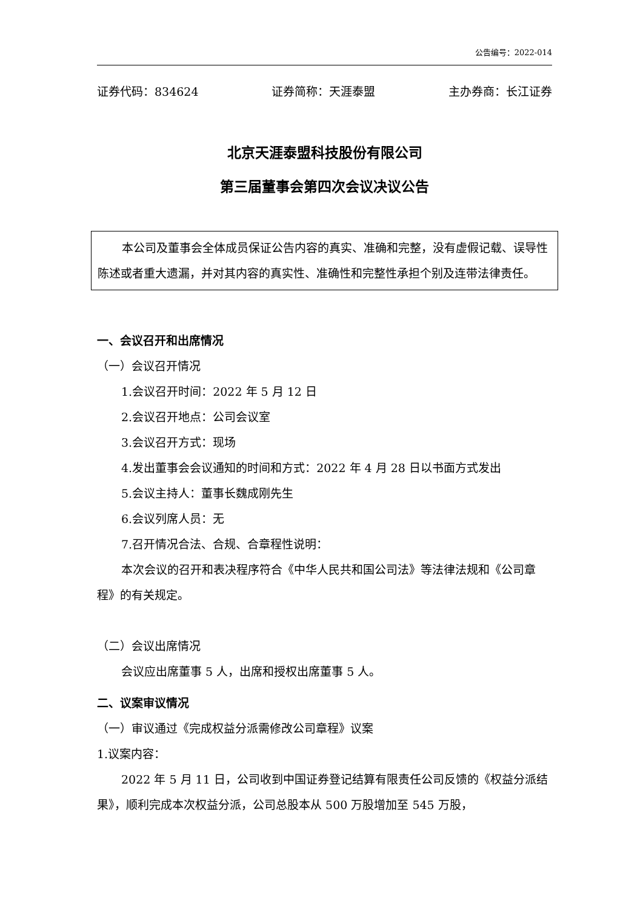公告编号：2022-014
证券代码：834624 证券简称：天涯泰盟 主办券商：长江证券
北京天涯泰盟科技股份有限公司
第三届董事会第四次会议决议公告
本公司及董事会全体成员保证公告内容的真实、准确和完整，没有虚假记载、误导性陈述或者重大遗漏，并对其内容的真实性、准确性和完整性承担个别及连带法律责任。
一、会议召开和出席情况
（一）会议召开情况
1.会议召开时间：2022 年 5 月 12 日
2.会议召开地点：公司会议室
3.会议召开方式：现场
4.发出董事会会议通知的时间和方式：2022 年 4 月 28 日以书面方式发出
5.会议主持人：董事长魏成刚先生
6.会议列席人员：无
7.召开情况合法、合规、合章程性说明：
本次会议的召开和表决程序符合《中华人民共和国公司法》等法律法规和《公司章程》的有关规定。
（二）会议出席情况
会议应出席董事 5 人，出席和授权出席董事 5 人。
二、议案审议情况
（一）审议通过《完成权益分派需修改公司章程》议案
1.议案内容：
2022 年 5 月 11 日，公司收到中国证券登记结算有限责任公司反馈的《权益分派结果》，顺利完成本次权益分派，公司总股本从 500 万股增加至 545 万股，